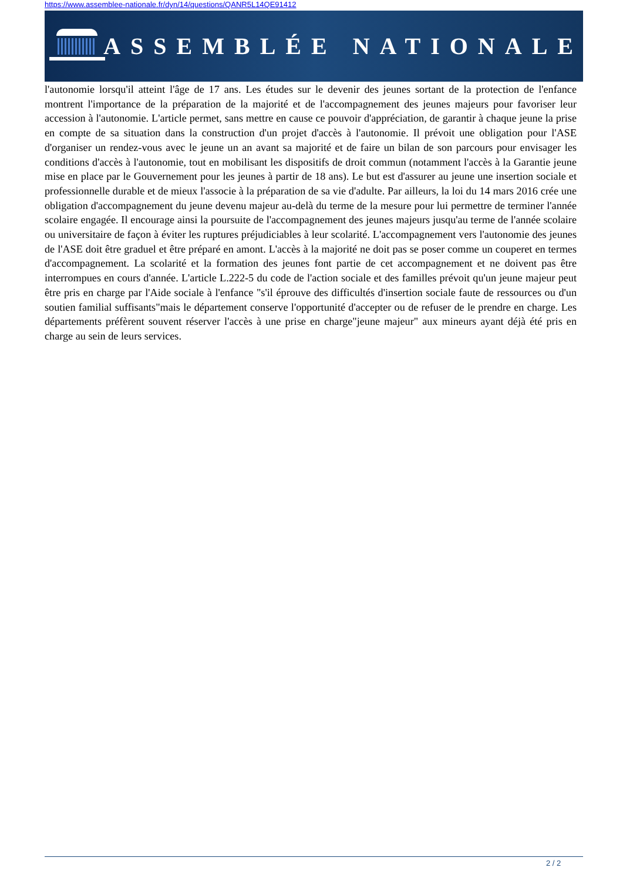https://www.assemblee-nationale.fr/dyn/14/questions/QANR5L14QE91412
ASSEMBLÉE NATIONALE
l'autonomie lorsqu'il atteint l'âge de 17 ans. Les études sur le devenir des jeunes sortant de la protection de l'enfance montrent l'importance de la préparation de la majorité et de l'accompagnement des jeunes majeurs pour favoriser leur accession à l'autonomie. L'article permet, sans mettre en cause ce pouvoir d'appréciation, de garantir à chaque jeune la prise en compte de sa situation dans la construction d'un projet d'accès à l'autonomie. Il prévoit une obligation pour l'ASE d'organiser un rendez-vous avec le jeune un an avant sa majorité et de faire un bilan de son parcours pour envisager les conditions d'accès à l'autonomie, tout en mobilisant les dispositifs de droit commun (notamment l'accès à la Garantie jeune mise en place par le Gouvernement pour les jeunes à partir de 18 ans). Le but est d'assurer au jeune une insertion sociale et professionnelle durable et de mieux l'associe à la préparation de sa vie d'adulte. Par ailleurs, la loi du 14 mars 2016 crée une obligation d'accompagnement du jeune devenu majeur au-delà du terme de la mesure pour lui permettre de terminer l'année scolaire engagée. Il encourage ainsi la poursuite de l'accompagnement des jeunes majeurs jusqu'au terme de l'année scolaire ou universitaire de façon à éviter les ruptures préjudiciables à leur scolarité. L'accompagnement vers l'autonomie des jeunes de l'ASE doit être graduel et être préparé en amont. L'accès à la majorité ne doit pas se poser comme un couperet en termes d'accompagnement. La scolarité et la formation des jeunes font partie de cet accompagnement et ne doivent pas être interrompues en cours d'année. L'article L.222-5 du code de l'action sociale et des familles prévoit qu'un jeune majeur peut être pris en charge par l'Aide sociale à l'enfance "s'il éprouve des difficultés d'insertion sociale faute de ressources ou d'un soutien familial suffisants"mais le département conserve l'opportunité d'accepter ou de refuser de le prendre en charge. Les départements préfèrent souvent réserver l'accès à une prise en charge"jeune majeur" aux mineurs ayant déjà été pris en charge au sein de leurs services.
2 / 2